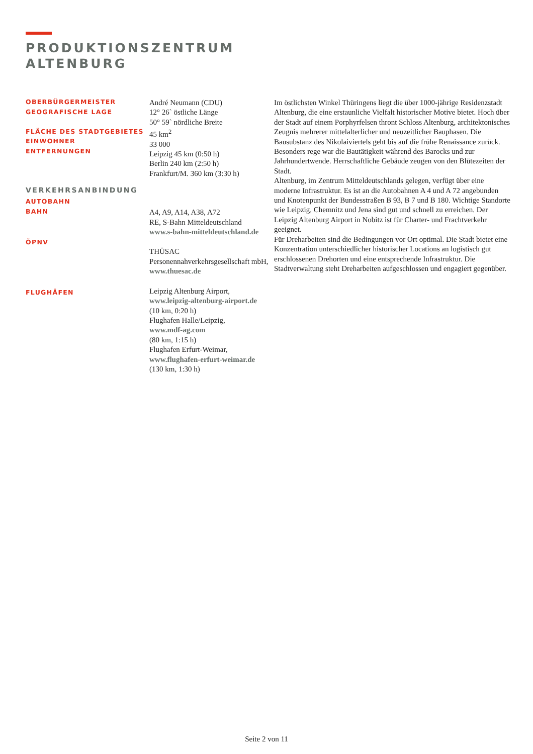PRODUKTIONSZENTRUM
ALTENBURG
OBERBÜRGERMEISTER
GEOGRAFISCHE LAGE
FLÄCHE DES STADTGEBIETES
EINWOHNER
ENTFERNUNGEN
VERKEHRSANBINDUNG
AUTOBAHN
BAHN
ÖPNV
FLUGHÄFEN
André Neumann (CDU)
12° 26` östliche Länge
50° 59` nördliche Breite
45 km<sup>2</sup>
33 000
Leipzig 45 km (0:50 h)
Berlin 240 km (2:50 h)
Frankfurt/M. 360 km (3:30 h)
A4, A9, A14, A38, A72
RE, S-Bahn Mitteldeutschland
www.s-bahn-mitteldeutschland.de
THÜSAC
Personennahverkehrsgesellschaft mbH,
www.thuesac.de
Leipzig Altenburg Airport,
www.leipzig-altenburg-airport.de
(10 km, 0:20 h)
Flughafen Halle/Leipzig,
www.mdf-ag.com
(80 km, 1:15 h)
Flughafen Erfurt-Weimar,
www.flughafen-erfurt-weimar.de
(130 km, 1:30 h)
Im östlichsten Winkel Thüringens liegt die über 1000-jährige Residenzstadt Altenburg, die eine erstaunliche Vielfalt historischer Motive bietet. Hoch über der Stadt auf einem Porphyrfelsen thront Schloss Altenburg, architektonisches Zeugnis mehrerer mittelalterlicher und neuzeitlicher Bauphasen. Die Bausubstanz des Nikolaiviertels geht bis auf die frühe Renaissance zurück. Besonders rege war die Bautätigkeit während des Barocks und zur Jahrhundertwende. Herrschaftliche Gebäude zeugen von den Blütezeiten der Stadt.
Altenburg, im Zentrum Mitteldeutschlands gelegen, verfügt über eine moderne Infrastruktur. Es ist an die Autobahnen A 4 und A 72 angebunden und Knotenpunkt der Bundesstraßen B 93, B 7 und B 180. Wichtige Standorte wie Leipzig, Chemnitz und Jena sind gut und schnell zu erreichen. Der Leipzig Altenburg Airport in Nobitz ist für Charter- und Frachtverkehr geeignet.
Für Dreharbeiten sind die Bedingungen vor Ort optimal. Die Stadt bietet eine Konzentration unterschiedlicher historischer Locations an logistisch gut erschlossenen Drehorten und eine entsprechende Infrastruktur. Die Stadtverwaltung steht Dreharbeiten aufgeschlossen und engagiert gegenüber.
Seite 2 von 11